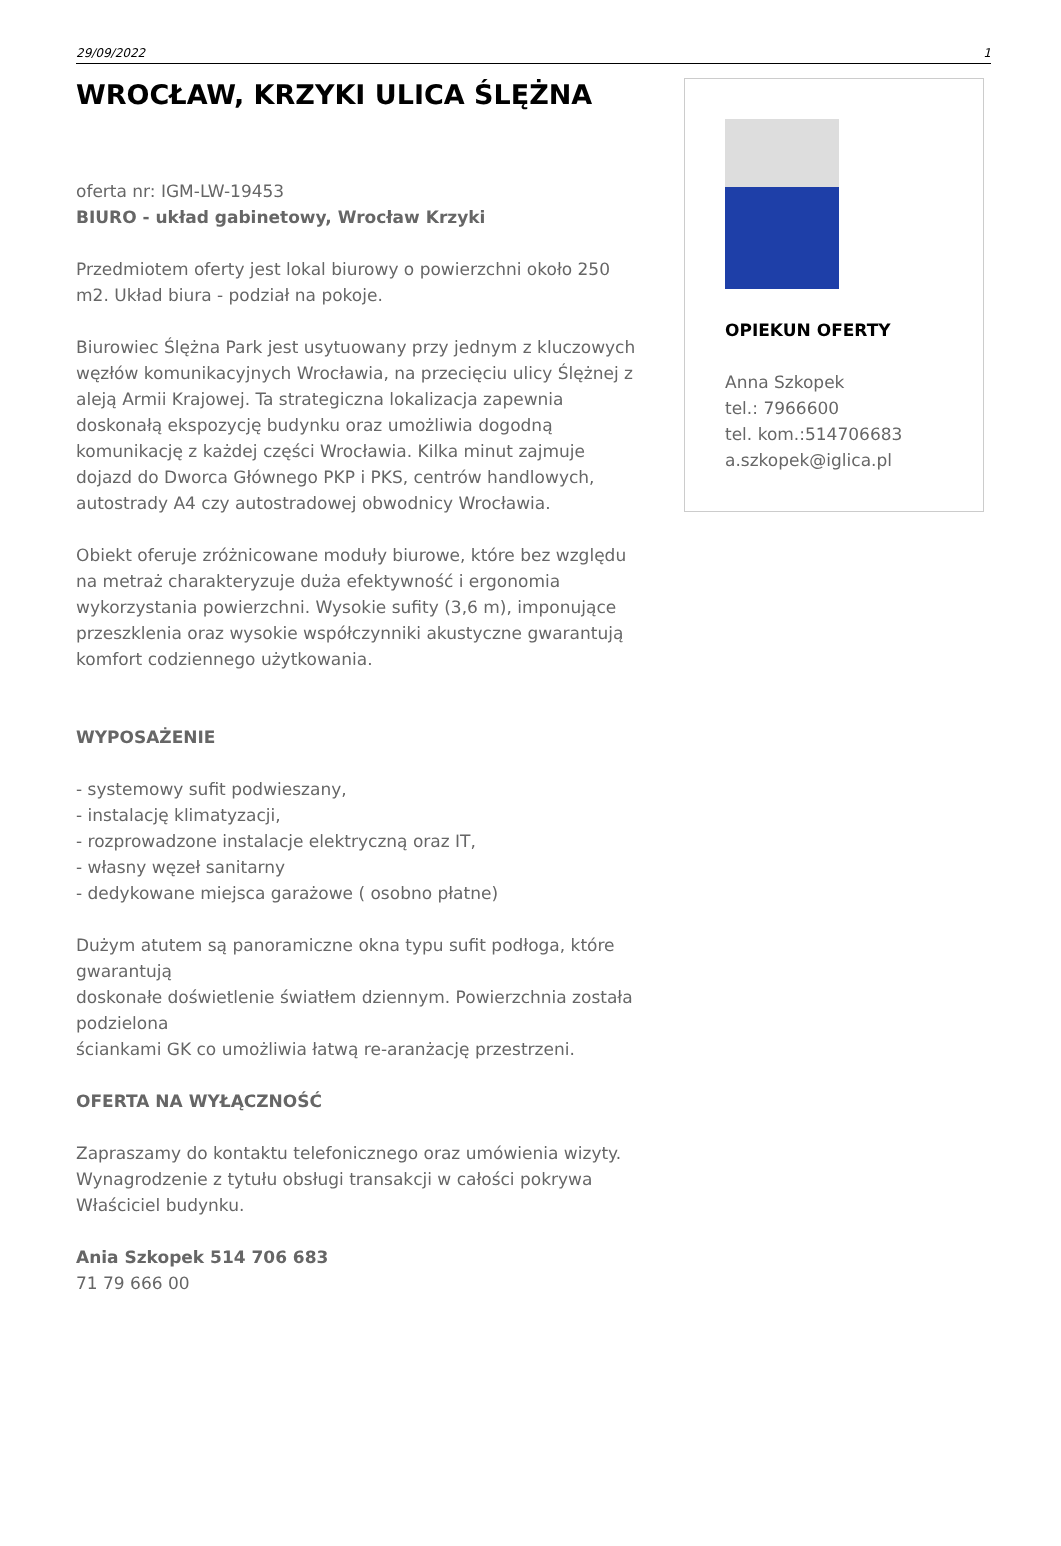29/09/2022 1
WROCŁAW, KRZYKI ULICA ŚLĘŻNA
oferta nr: IGM-LW-19453
BIURO - układ gabinetowy, Wrocław Krzyki
Przedmiotem oferty jest lokal biurowy o powierzchni około 250 m2. Układ biura - podział na pokoje.
Biurowiec Ślężna Park jest usytuowany przy jednym z kluczowych węzłów komunikacyjnych Wrocławia, na przecięciu ulicy Ślężnej z aleją Armii Krajowej. Ta strategiczna lokalizacja zapewnia doskonałą ekspozycję budynku oraz umożliwia dogodną komunikację z każdej części Wrocławia. Kilka minut zajmuje dojazd do Dworca Głównego PKP i PKS, centrów handlowych, autostrady A4 czy autostradowej obwodnicy Wrocławia.
Obiekt oferuje zróżnicowane moduły biurowe, które bez względu na metraż charakteryzuje duża efektywność i ergonomia wykorzystania powierzchni. Wysokie sufity (3,6 m), imponujące przeszklenia oraz wysokie współczynniki akustyczne gwarantują komfort codziennego użytkowania.
WYPOSAŻENIE
- systemowy sufit podwieszany,
- instalację klimatyzacji,
- rozprowadzone instalacje elektryczną oraz IT,
- własny węzeł sanitarny
- dedykowane miejsca garażowe ( osobno płatne)
Dużym atutem są panoramiczne okna typu sufit podłoga, które gwarantują
doskonałe doświetlenie światłem dziennym. Powierzchnia została podzielona
ściankami GK co umożliwia łatwą re-aranżację przestrzeni.
OFERTA NA WYŁĄCZNOŚĆ
Zapraszamy do kontaktu telefonicznego oraz umówienia wizyty.
Wynagrodzenie z tytułu obsługi transakcji w całości pokrywa Właściciel budynku.
Ania Szkopek 514 706 683
71 79 666 00
OPIEKUN OFERTY
Anna Szkopek
tel.: 7966600
tel. kom.:514706683
a.szkopek@iglica.pl